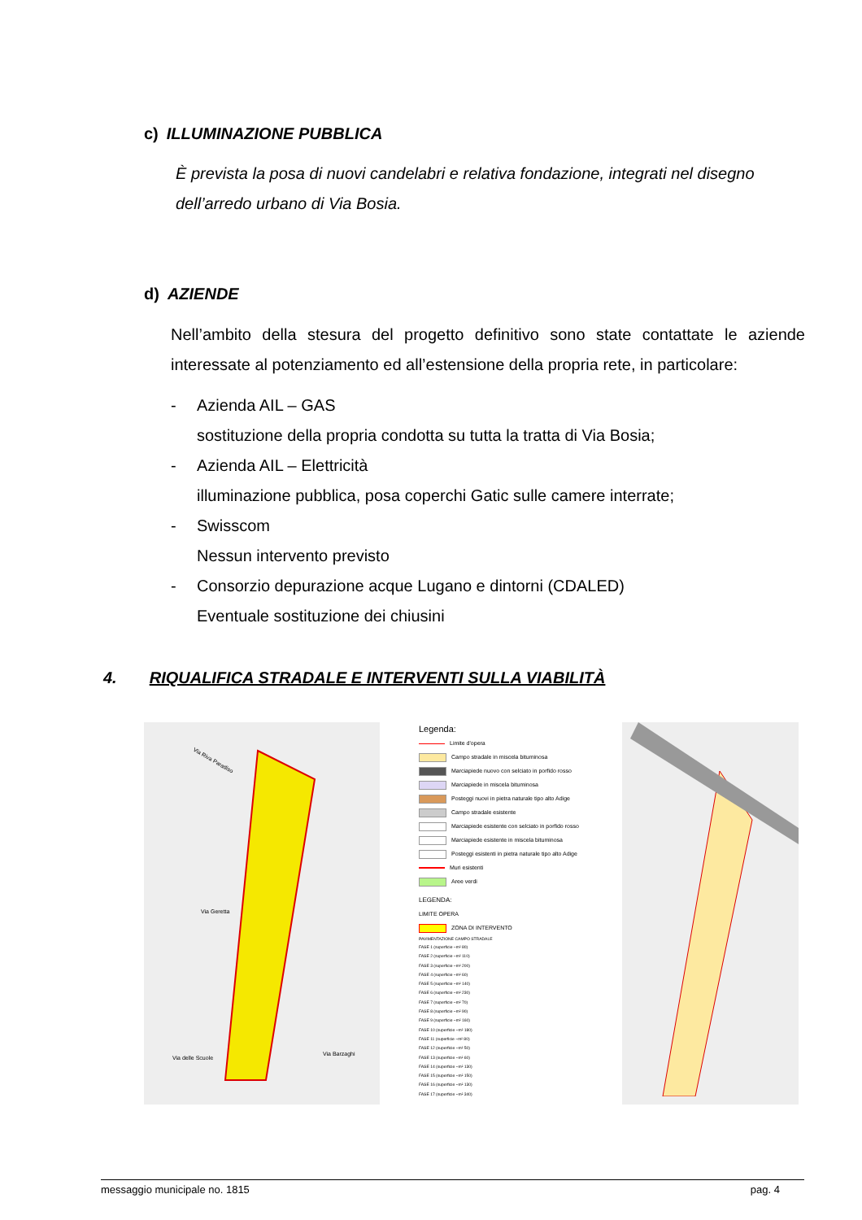c) ILLUMINAZIONE PUBBLICA
È prevista la posa di nuovi candelabri e relativa fondazione, integrati nel disegno dell’arredo urbano di Via Bosia.
d) AZIENDE
Nell’ambito della stesura del progetto definitivo sono state contattate le aziende interessate al potenziamento ed all’estensione della propria rete, in particolare:
- Azienda AIL – GAS
sostituzione della propria condotta su tutta la tratta di Via Bosia;
- Azienda AIL – Elettricità
illuminazione pubblica, posa coperchi Gatic sulle camere interrate;
- Swisscom
Nessun intervento previsto
- Consorzio depurazione acque Lugano e dintorni (CDALED)
Eventuale sostituzione dei chiusini
4. RIQUALIFICA STRADALE E INTERVENTI SULLA VIABILITÀ
Via Riva Paradiso
Via Geretta
Via Barzaghi
Via delle Scuole
Legenda:
Limite d'opera
Campo stradale in miscela bituminosa
Marciapiede nuovo con selciato in porfido rosso
Marciapiede in miscela bituminosa
Posteggi nuovi in pietra naturale tipo alto Adige
Campo stradale esistente
Marciapiede esistente con selciato in porfido rosso
Marciapiede esistente in miscela bituminosa
Posteggi esistenti in pietra naturale tipo alto Adige
Muri esistenti
Aree verdi
LEGENDA:
LIMITE OPERA
ZONA DI INTERVENTO
PAVIMENTAZIONE CAMPO STRADALE
FASE 1 (superficie ~m² 80)
FASE 2 (superficie ~m² 110)
FASE 3 (superficie ~m² 200)
FASE 4 (superficie ~m² 60)
FASE 5 (superficie ~m² 140)
FASE 6 (superficie ~m² 230)
FASE 7 (superficie ~m² 70)
FASE 8 (superficie ~m² 90)
FASE 9 (superficie ~m² 160)
FASE 10 (superficie ~m² 180)
FASE 11 (superficie ~m² 80)
FASE 12 (superficie ~m² 50)
FASE 13 (superficie ~m² 60)
FASE 14 (superficie ~m² 130)
FASE 15 (superficie ~m² 150)
FASE 16 (superficie ~m² 130)
FASE 17 (superficie ~m² 340)
messaggio municipale no. 1815 pag. 4